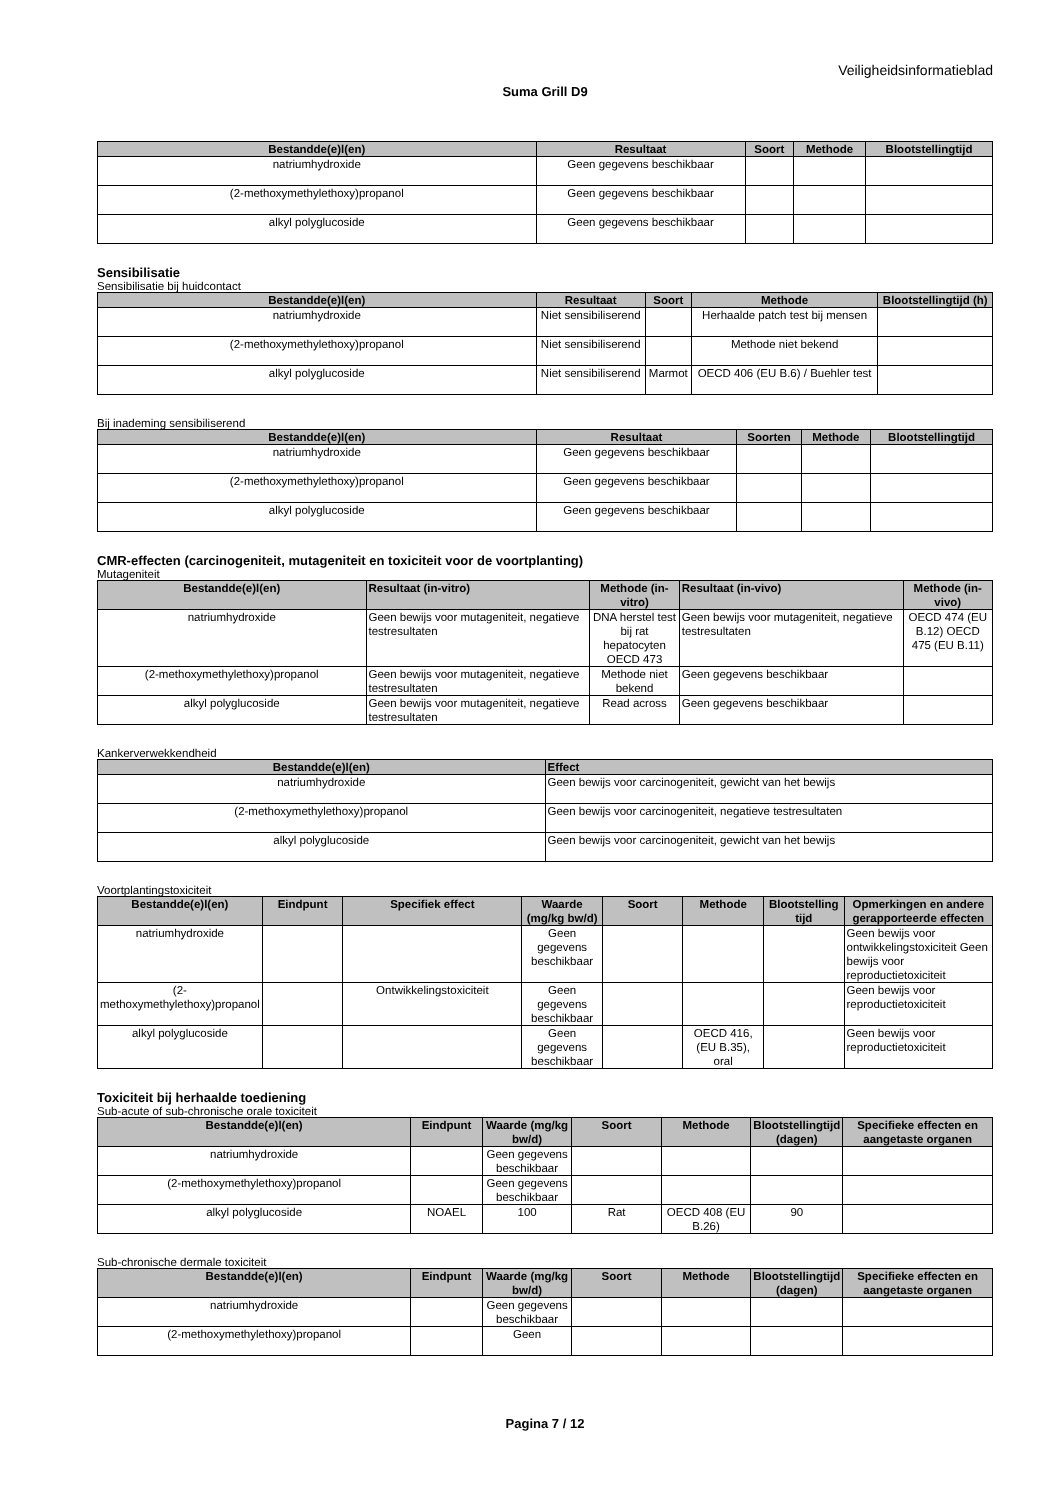Veiligheidsinformatieblad
Suma Grill D9
| Bestandde(e)l(en) | Resultaat | Soort | Methode | Blootstellingtijd |
| --- | --- | --- | --- | --- |
| natriumhydroxide | Geen gegevens beschikbaar | | | |
| (2-methoxymethylethoxy)propanol | Geen gegevens beschikbaar | | | |
| alkyl polyglucoside | Geen gegevens beschikbaar | | | |
Sensibilisatie
Sensibilisatie bij huidcontact
| Bestandde(e)l(en) | Resultaat | Soort | Methode | Blootstellingtijd (h) |
| --- | --- | --- | --- | --- |
| natriumhydroxide | Niet sensibiliserend | | Herhaalde patch test bij mensen | |
| (2-methoxymethylethoxy)propanol | Niet sensibiliserend | | Methode niet bekend | |
| alkyl polyglucoside | Niet sensibiliserend | Marmot | OECD 406 (EU B.6) / Buehler test | |
Bij inademing sensibiliserend
| Bestandde(e)l(en) | Resultaat | Soorten | Methode | Blootstellingtijd |
| --- | --- | --- | --- | --- |
| natriumhydroxide | Geen gegevens beschikbaar | | | |
| (2-methoxymethylethoxy)propanol | Geen gegevens beschikbaar | | | |
| alkyl polyglucoside | Geen gegevens beschikbaar | | | |
CMR-effecten (carcinogeniteit, mutageniteit en toxiciteit voor de voortplanting)
Mutageniteit
| Bestandde(e)l(en) | Resultaat (in-vitro) | Methode (in-vitro) | Resultaat (in-vivo) | Methode (in-vivo) |
| --- | --- | --- | --- | --- |
| natriumhydroxide | Geen bewijs voor mutageniteit, negatieve testresultaten | DNA herstel test bij rat hepatocyten OECD 473 | Geen bewijs voor mutageniteit, negatieve testresultaten | OECD 474 (EU B.12) OECD 475 (EU B.11) |
| (2-methoxymethylethoxy)propanol | Geen bewijs voor mutageniteit, negatieve testresultaten | Methode niet bekend | Geen gegevens beschikbaar | |
| alkyl polyglucoside | Geen bewijs voor mutageniteit, negatieve testresultaten | Read across | Geen gegevens beschikbaar | |
Kankerverwekkendheid
| Bestandde(e)l(en) | Effect |
| --- | --- |
| natriumhydroxide | Geen bewijs voor carcinogeniteit, gewicht van het bewijs |
| (2-methoxymethylethoxy)propanol | Geen bewijs voor carcinogeniteit, negatieve testresultaten |
| alkyl polyglucoside | Geen bewijs voor carcinogeniteit, gewicht van het bewijs |
Voortplantingstoxiciteit
| Bestandde(e)l(en) | Eindpunt | Specifiek effect | Waarde (mg/kg bw/d) | Soort | Methode | Blootstelling tijd | Opmerkingen en andere gerapporteerde effecten |
| --- | --- | --- | --- | --- | --- | --- | --- |
| natriumhydroxide | | | Geen gegevens beschikbaar | | | | Geen bewijs voor ontwikkelingstoxiciteit Geen bewijs voor reproductietoxiciteit |
| (2-methoxymethylethoxy)propanol | | Ontwikkelingstoxiciteit | Geen gegevens beschikbaar | | | | Geen bewijs voor reproductietoxiciteit |
| alkyl polyglucoside | | | Geen gegevens beschikbaar | | OECD 416, (EU B.35), oral | | Geen bewijs voor reproductietoxiciteit |
Toxiciteit bij herhaalde toediening
Sub-acute of sub-chronische orale toxiciteit
| Bestandde(e)l(en) | Eindpunt | Waarde (mg/kg bw/d) | Soort | Methode | Blootstellingtijd (dagen) | Specifieke effecten en aangetaste organen |
| --- | --- | --- | --- | --- | --- | --- |
| natriumhydroxide | | Geen gegevens beschikbaar | | | | |
| (2-methoxymethylethoxy)propanol | | Geen gegevens beschikbaar | | | | |
| alkyl polyglucoside | NOAEL | 100 | Rat | OECD 408 (EU B.26) | 90 | |
Sub-chronische dermale toxiciteit
| Bestandde(e)l(en) | Eindpunt | Waarde (mg/kg bw/d) | Soort | Methode | Blootstellingtijd (dagen) | Specifieke effecten en aangetaste organen |
| --- | --- | --- | --- | --- | --- | --- |
| natriumhydroxide | | Geen gegevens beschikbaar | | | | |
| (2-methoxymethylethoxy)propanol | | Geen | | | | |
Pagina 7 / 12